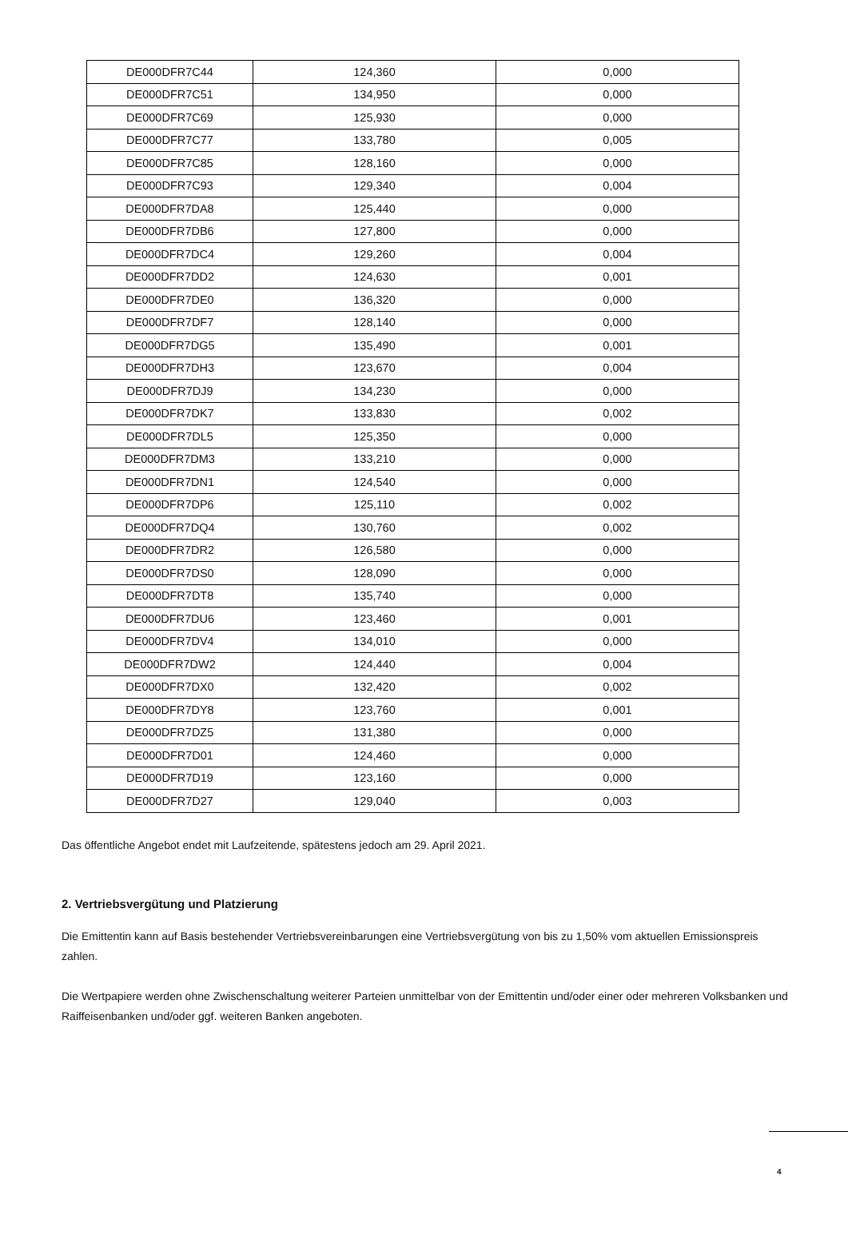| DE000DFR7C44 | 124,360 | 0,000 |
| DE000DFR7C51 | 134,950 | 0,000 |
| DE000DFR7C69 | 125,930 | 0,000 |
| DE000DFR7C77 | 133,780 | 0,005 |
| DE000DFR7C85 | 128,160 | 0,000 |
| DE000DFR7C93 | 129,340 | 0,004 |
| DE000DFR7DA8 | 125,440 | 0,000 |
| DE000DFR7DB6 | 127,800 | 0,000 |
| DE000DFR7DC4 | 129,260 | 0,004 |
| DE000DFR7DD2 | 124,630 | 0,001 |
| DE000DFR7DE0 | 136,320 | 0,000 |
| DE000DFR7DF7 | 128,140 | 0,000 |
| DE000DFR7DG5 | 135,490 | 0,001 |
| DE000DFR7DH3 | 123,670 | 0,004 |
| DE000DFR7DJ9 | 134,230 | 0,000 |
| DE000DFR7DK7 | 133,830 | 0,002 |
| DE000DFR7DL5 | 125,350 | 0,000 |
| DE000DFR7DM3 | 133,210 | 0,000 |
| DE000DFR7DN1 | 124,540 | 0,000 |
| DE000DFR7DP6 | 125,110 | 0,002 |
| DE000DFR7DQ4 | 130,760 | 0,002 |
| DE000DFR7DR2 | 126,580 | 0,000 |
| DE000DFR7DS0 | 128,090 | 0,000 |
| DE000DFR7DT8 | 135,740 | 0,000 |
| DE000DFR7DU6 | 123,460 | 0,001 |
| DE000DFR7DV4 | 134,010 | 0,000 |
| DE000DFR7DW2 | 124,440 | 0,004 |
| DE000DFR7DX0 | 132,420 | 0,002 |
| DE000DFR7DY8 | 123,760 | 0,001 |
| DE000DFR7DZ5 | 131,380 | 0,000 |
| DE000DFR7D01 | 124,460 | 0,000 |
| DE000DFR7D19 | 123,160 | 0,000 |
| DE000DFR7D27 | 129,040 | 0,003 |
Das öffentliche Angebot endet mit Laufzeitende, spätestens jedoch am 29. April 2021.
2. Vertriebsvergütung und Platzierung
Die Emittentin kann auf Basis bestehender Vertriebsvereinbarungen eine Vertriebsvergütung von bis zu 1,50% vom aktuellen Emissionspreis zahlen.
Die Wertpapiere werden ohne Zwischenschaltung weiterer Parteien unmittelbar von der Emittentin und/oder einer oder mehreren Volksbanken und Raiffeisenbanken und/oder ggf. weiteren Banken angeboten.
4